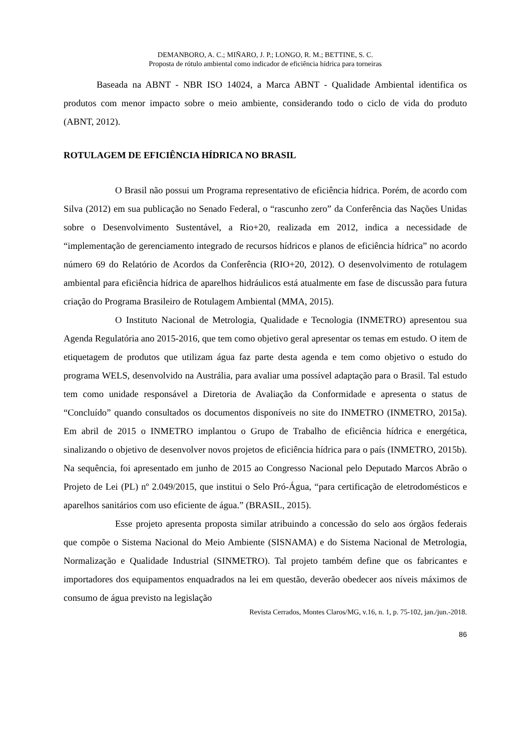DEMANBORO, A. C.; MIÑARO, J. P.; LONGO, R. M.; BETTINE, S. C.
Proposta de rótulo ambiental como indicador de eficiência hídrica para torneiras
Baseada na ABNT - NBR ISO 14024, a Marca ABNT - Qualidade Ambiental identifica os produtos com menor impacto sobre o meio ambiente, considerando todo o ciclo de vida do produto (ABNT, 2012).
ROTULAGEM DE EFICIÊNCIA HÍDRICA NO BRASIL
O Brasil não possui um Programa representativo de eficiência hídrica. Porém, de acordo com Silva (2012) em sua publicação no Senado Federal, o “rascunho zero” da Conferência das Nações Unidas sobre o Desenvolvimento Sustentável, a Rio+20, realizada em 2012, indica a necessidade de “implementação de gerenciamento integrado de recursos hídricos e planos de eficiência hídrica” no acordo número 69 do Relatório de Acordos da Conferência (RIO+20, 2012). O desenvolvimento de rotulagem ambiental para eficiência hídrica de aparelhos hidráulicos está atualmente em fase de discussão para futura criação do Programa Brasileiro de Rotulagem Ambiental (MMA, 2015).
O Instituto Nacional de Metrologia, Qualidade e Tecnologia (INMETRO) apresentou sua Agenda Regulatória ano 2015-2016, que tem como objetivo geral apresentar os temas em estudo. O item de etiquetagem de produtos que utilizam água faz parte desta agenda e tem como objetivo o estudo do programa WELS, desenvolvido na Austrália, para avaliar uma possível adaptação para o Brasil. Tal estudo tem como unidade responsável a Diretoria de Avaliação da Conformidade e apresenta o status de “Concluído” quando consultados os documentos disponíveis no site do INMETRO (INMETRO, 2015a). Em abril de 2015 o INMETRO implantou o Grupo de Trabalho de eficiência hídrica e energética, sinalizando o objetivo de desenvolver novos projetos de eficiência hídrica para o país (INMETRO, 2015b). Na sequência, foi apresentado em junho de 2015 ao Congresso Nacional pelo Deputado Marcos Abrão o Projeto de Lei (PL) nº 2.049/2015, que institui o Selo Pró-Água, “para certificação de eletrodomésticos e aparelhos sanitários com uso eficiente de água.” (BRASIL, 2015).
Esse projeto apresenta proposta similar atribuindo a concessão do selo aos órgãos federais que compõe o Sistema Nacional do Meio Ambiente (SISNAMA) e do Sistema Nacional de Metrologia, Normalização e Qualidade Industrial (SINMETRO). Tal projeto também define que os fabricantes e importadores dos equipamentos enquadrados na lei em questão, deverão obedecer aos níveis máximos de consumo de água previsto na legislação
Revista Cerrados, Montes Claros/MG, v.16, n. 1, p. 75-102, jan./jun.-2018.
86